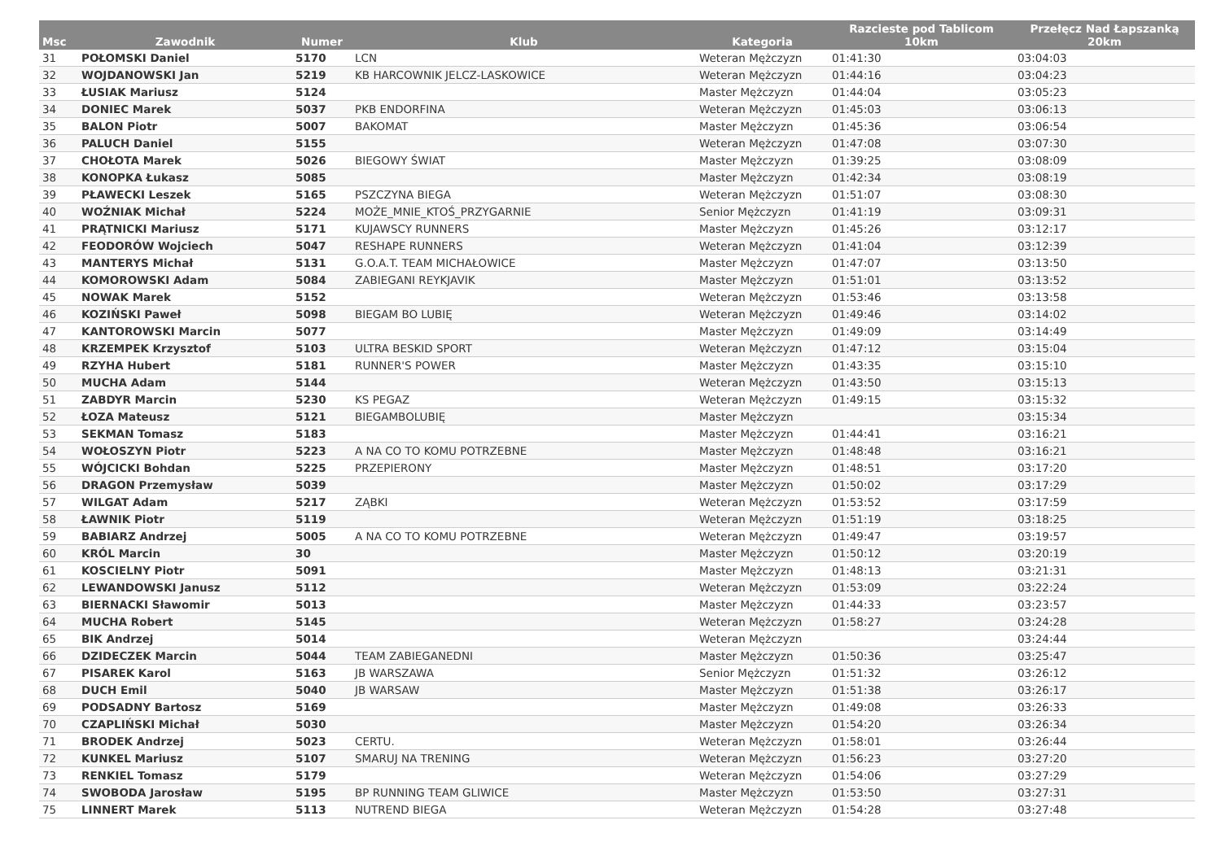| Msc | Zawodnik | Numer | Klub | Kategoria | Razcieste pod Tablicom 10km | Przełęcz Nad Łapszanką 20km |
| --- | --- | --- | --- | --- | --- | --- |
| 31 | POŁOMSKI Daniel | 5170 | LCN | Weteran Mężczyzn | 01:41:30 | 03:04:03 |
| 32 | WOJDANOWSKI Jan | 5219 | KB HARCOWNIK JELCZ-LASKOWICE | Weteran Mężczyzn | 01:44:16 | 03:04:23 |
| 33 | ŁUSIAK Mariusz | 5124 | | Master Mężczyzn | 01:44:04 | 03:05:23 |
| 34 | DONIEC Marek | 5037 | PKB ENDORFINA | Weteran Mężczyzn | 01:45:03 | 03:06:13 |
| 35 | BALON Piotr | 5007 | BAKOMAT | Master Mężczyzn | 01:45:36 | 03:06:54 |
| 36 | PALUCH Daniel | 5155 | | Weteran Mężczyzn | 01:47:08 | 03:07:30 |
| 37 | CHOŁOTA Marek | 5026 | BIEGOWY ŚWIAT | Master Mężczyzn | 01:39:25 | 03:08:09 |
| 38 | KONOPKA Łukasz | 5085 | | Master Mężczyzn | 01:42:34 | 03:08:19 |
| 39 | PŁAWECKI Leszek | 5165 | PSZCZYNA BIEGA | Weteran Mężczyzn | 01:51:07 | 03:08:30 |
| 40 | WOŹNIAK Michał | 5224 | MOŻE_MNIE_KTOŚ_PRZYGARNIE | Senior Mężczyzn | 01:41:19 | 03:09:31 |
| 41 | PRĄTNICKI Mariusz | 5171 | KUJAWSCY RUNNERS | Master Mężczyzn | 01:45:26 | 03:12:17 |
| 42 | FEODORÓW Wojciech | 5047 | RESHAPE RUNNERS | Weteran Mężczyzn | 01:41:04 | 03:12:39 |
| 43 | MANTERYS Michał | 5131 | G.O.A.T. TEAM MICHAŁOWICE | Master Mężczyzn | 01:47:07 | 03:13:50 |
| 44 | KOMOROWSKI Adam | 5084 | ZABIEGANI REYKJAVIK | Master Mężczyzn | 01:51:01 | 03:13:52 |
| 45 | NOWAK Marek | 5152 | | Weteran Mężczyzn | 01:53:46 | 03:13:58 |
| 46 | KOZIŃSKI Paweł | 5098 | BIEGAM BO LUBIĘ | Weteran Mężczyzn | 01:49:46 | 03:14:02 |
| 47 | KANTOROWSKI Marcin | 5077 | | Master Mężczyzn | 01:49:09 | 03:14:49 |
| 48 | KRZEMPEK Krzysztof | 5103 | ULTRA BESKID SPORT | Weteran Mężczyzn | 01:47:12 | 03:15:04 |
| 49 | RZYHA Hubert | 5181 | RUNNER'S POWER | Master Mężczyzn | 01:43:35 | 03:15:10 |
| 50 | MUCHA Adam | 5144 | | Weteran Mężczyzn | 01:43:50 | 03:15:13 |
| 51 | ZABDYR Marcin | 5230 | KS PEGAZ | Weteran Mężczyzn | 01:49:15 | 03:15:32 |
| 52 | ŁOZA Mateusz | 5121 | BIEGAMBOLUBIĘ | Master Mężczyzn | | 03:15:34 |
| 53 | SEKMAN Tomasz | 5183 | | Master Mężczyzn | 01:44:41 | 03:16:21 |
| 54 | WOŁOSZYN Piotr | 5223 | A NA CO TO KOMU POTRZEBNE | Master Mężczyzn | 01:48:48 | 03:16:21 |
| 55 | WÓJCICKI Bohdan | 5225 | PRZEPIERONY | Master Mężczyzn | 01:48:51 | 03:17:20 |
| 56 | DRAGON Przemysław | 5039 | | Master Mężczyzn | 01:50:02 | 03:17:29 |
| 57 | WILGAT Adam | 5217 | ZĄBKI | Weteran Mężczyzn | 01:53:52 | 03:17:59 |
| 58 | ŁAWNIK Piotr | 5119 | | Weteran Mężczyzn | 01:51:19 | 03:18:25 |
| 59 | BABIARZ Andrzej | 5005 | A NA CO TO KOMU POTRZEBNE | Weteran Mężczyzn | 01:49:47 | 03:19:57 |
| 60 | KRÓL Marcin | 30 | | Master Mężczyzn | 01:50:12 | 03:20:19 |
| 61 | KOSCIELNY Piotr | 5091 | | Master Mężczyzn | 01:48:13 | 03:21:31 |
| 62 | LEWANDOWSKI Janusz | 5112 | | Weteran Mężczyzn | 01:53:09 | 03:22:24 |
| 63 | BIERNACKI Sławomir | 5013 | | Master Mężczyzn | 01:44:33 | 03:23:57 |
| 64 | MUCHA Robert | 5145 | | Weteran Mężczyzn | 01:58:27 | 03:24:28 |
| 65 | BIK Andrzej | 5014 | | Weteran Mężczyzn | | 03:24:44 |
| 66 | DZIDECZEK Marcin | 5044 | TEAM ZABIEGANEDNI | Master Mężczyzn | 01:50:36 | 03:25:47 |
| 67 | PISAREK Karol | 5163 | JB WARSZAWA | Senior Mężczyzn | 01:51:32 | 03:26:12 |
| 68 | DUCH Emil | 5040 | JB WARSAW | Master Mężczyzn | 01:51:38 | 03:26:17 |
| 69 | PODSADNY Bartosz | 5169 | | Master Mężczyzn | 01:49:08 | 03:26:33 |
| 70 | CZAPLIŃSKI Michał | 5030 | | Master Mężczyzn | 01:54:20 | 03:26:34 |
| 71 | BRODEK Andrzej | 5023 | CERTU. | Weteran Mężczyzn | 01:58:01 | 03:26:44 |
| 72 | KUNKEL Mariusz | 5107 | SMARUJ NA TRENING | Weteran Mężczyzn | 01:56:23 | 03:27:20 |
| 73 | RENKIEL Tomasz | 5179 | | Weteran Mężczyzn | 01:54:06 | 03:27:29 |
| 74 | SWOBODA Jarosław | 5195 | BP RUNNING TEAM GLIWICE | Master Mężczyzn | 01:53:50 | 03:27:31 |
| 75 | LINNERT Marek | 5113 | NUTREND BIEGA | Weteran Mężczyzn | 01:54:28 | 03:27:48 |